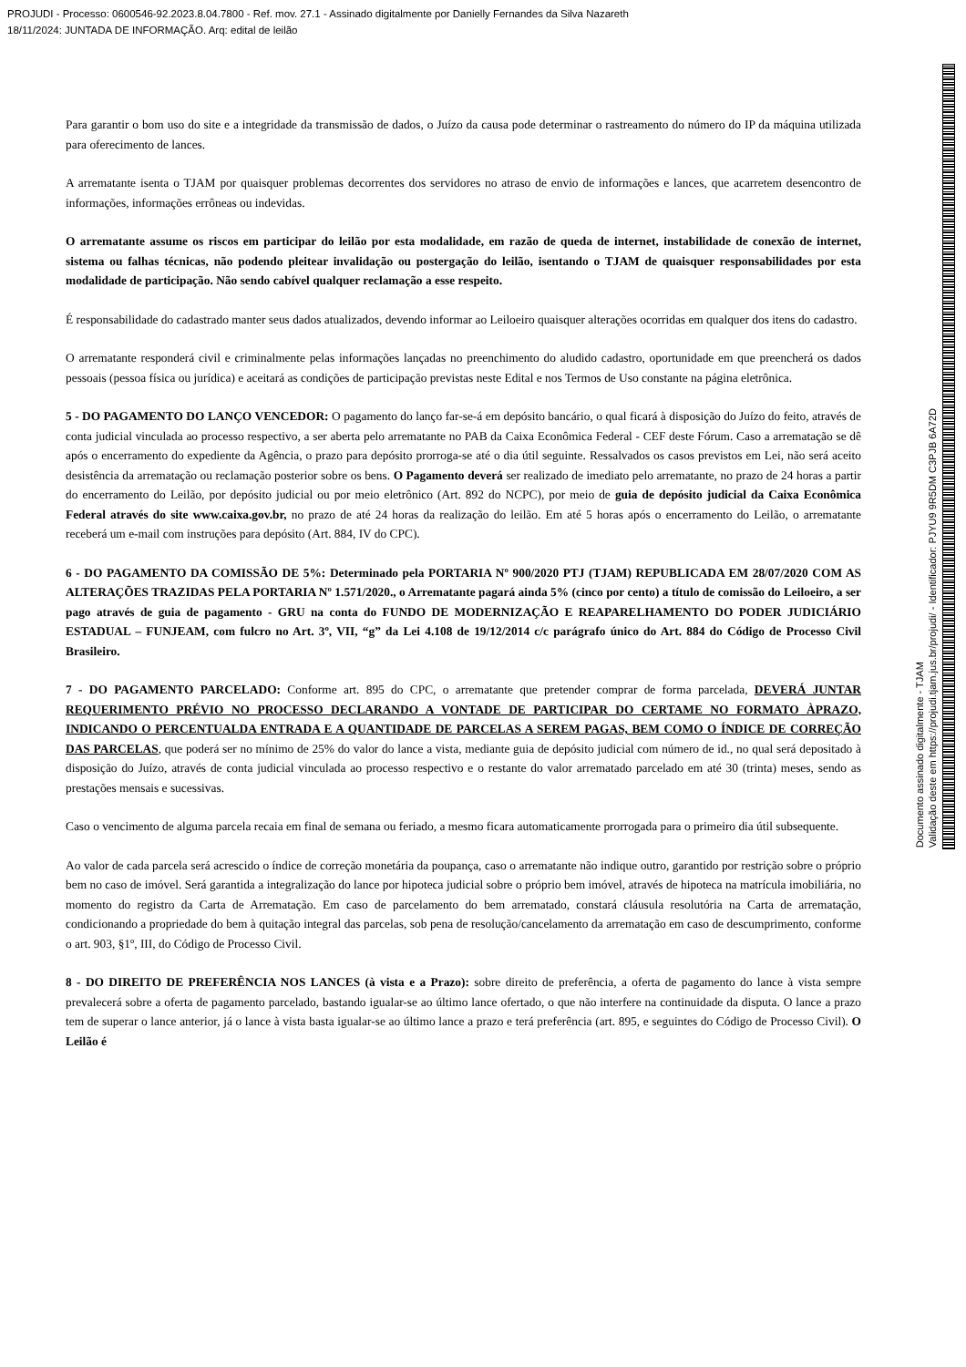PROJUDI - Processo: 0600546-92.2023.8.04.7800 - Ref. mov. 27.1 - Assinado digitalmente por Danielly Fernandes da Silva Nazareth
18/11/2024: JUNTADA DE INFORMAÇÃO. Arq: edital de leilão
Para garantir o bom uso do site e a integridade da transmissão de dados, o Juízo da causa pode determinar o rastreamento do número do IP da máquina utilizada para oferecimento de lances.
A arrematante isenta o TJAM por quaisquer problemas decorrentes dos servidores no atraso de envio de informações e lances, que acarretem desencontro de informações, informações errôneas ou indevidas.
O arrematante assume os riscos em participar do leilão por esta modalidade, em razão de queda de internet, instabilidade de conexão de internet, sistema ou falhas técnicas, não podendo pleitear invalidação ou postergação do leilão, isentando o TJAM de quaisquer responsabilidades por esta modalidade de participação. Não sendo cabível qualquer reclamação a esse respeito.
É responsabilidade do cadastrado manter seus dados atualizados, devendo informar ao Leiloeiro quaisquer alterações ocorridas em qualquer dos itens do cadastro.
O arrematante responderá civil e criminalmente pelas informações lançadas no preenchimento do aludido cadastro, oportunidade em que preencherá os dados pessoais (pessoa física ou jurídica) e aceitará as condições de participação previstas neste Edital e nos Termos de Uso constante na página eletrônica.
5 - DO PAGAMENTO DO LANÇO VENCEDOR: O pagamento do lanço far-se-á em depósito bancário, o qual ficará à disposição do Juízo do feito, através de conta judicial vinculada ao processo respectivo, a ser aberta pelo arrematante no PAB da Caixa Econômica Federal - CEF deste Fórum. Caso a arrematação se dê após o encerramento do expediente da Agência, o prazo para depósito prorroga-se até o dia útil seguinte. Ressalvados os casos previstos em Lei, não será aceito desistência da arrematação ou reclamação posterior sobre os bens. O Pagamento deverá ser realizado de imediato pelo arrematante, no prazo de 24 horas a partir do encerramento do Leilão, por depósito judicial ou por meio eletrônico (Art. 892 do NCPC), por meio de guia de depósito judicial da Caixa Econômica Federal através do site www.caixa.gov.br, no prazo de até 24 horas da realização do leilão. Em até 5 horas após o encerramento do Leilão, o arrematante receberá um e-mail com instruções para depósito (Art. 884, IV do CPC).
6 - DO PAGAMENTO DA COMISSÃO DE 5%: Determinado pela PORTARIA Nº 900/2020 PTJ (TJAM) REPUBLICADA EM 28/07/2020 COM AS ALTERAÇÕES TRAZIDAS PELA PORTARIA Nº 1.571/2020., o Arrematante pagará ainda 5% (cinco por cento) a título de comissão do Leiloeiro, a ser pago através de guia de pagamento - GRU na conta do FUNDO DE MODERNIZAÇÃO E REAPARELHAMENTO DO PODER JUDICIÁRIO ESTADUAL – FUNJEAM, com fulcro no Art. 3º, VII, “g” da Lei 4.108 de 19/12/2014 c/c parágrafo único do Art. 884 do Código de Processo Civil Brasileiro.
7 - DO PAGAMENTO PARCELADO: Conforme art. 895 do CPC, o arrematante que pretender comprar de forma parcelada, DEVERÁ JUNTAR REQUERIMENTO PRÉVIO NO PROCESSO DECLARANDO A VONTADE DE PARTICIPAR DO CERTAME NO FORMATO ÀPRAZO, INDICANDO O PERCENTUALDA ENTRADA E A QUANTIDADE DE PARCELAS A SEREM PAGAS, BEM COMO O ÍNDICE DE CORREÇÃO DAS PARCELAS, que poderá ser no mínimo de 25% do valor do lance a vista, mediante guia de depósito judicial com número de id., no qual será depositado à disposição do Juízo, através de conta judicial vinculada ao processo respectivo e o restante do valor arrematado parcelado em até 30 (trinta) meses, sendo as prestações mensais e sucessivas.
Caso o vencimento de alguma parcela recaia em final de semana ou feriado, a mesmo ficara automaticamente prorrogada para o primeiro dia útil subsequente.
Ao valor de cada parcela será acrescido o índice de correção monetária da poupança, caso o arrematante não indique outro, garantido por restrição sobre o próprio bem no caso de imóvel. Será garantida a integralização do lance por hipoteca judicial sobre o próprio bem imóvel, através de hipoteca na matrícula imobiliária, no momento do registro da Carta de Arrematação. Em caso de parcelamento do bem arrematado, constará cláusula resolutória na Carta de arrematação, condicionando a propriedade do bem à quitação integral das parcelas, sob pena de resolução/cancelamento da arrematação em caso de descumprimento, conforme o art. 903, §1º, III, do Código de Processo Civil.
8 - DO DIREITO DE PREFERÊNCIA NOS LANCES (à vista e a Prazo): sobre direito de preferência, a oferta de pagamento do lance à vista sempre prevalecerá sobre a oferta de pagamento parcelado, bastando igualar-se ao último lance ofertado, o que não interfere na continuidade da disputa. O lance a prazo tem de superar o lance anterior, já o lance à vista basta igualar-se ao último lance a prazo e terá preferência (art. 895, e seguintes do Código de Processo Civil). O Leilão é
Documento assinado digitalmente - TJAM
Validação deste em https://projudi.tjam.jus.br/projudi/ - Identificador: PJYU9 9R5DM C3PJB 6A72D